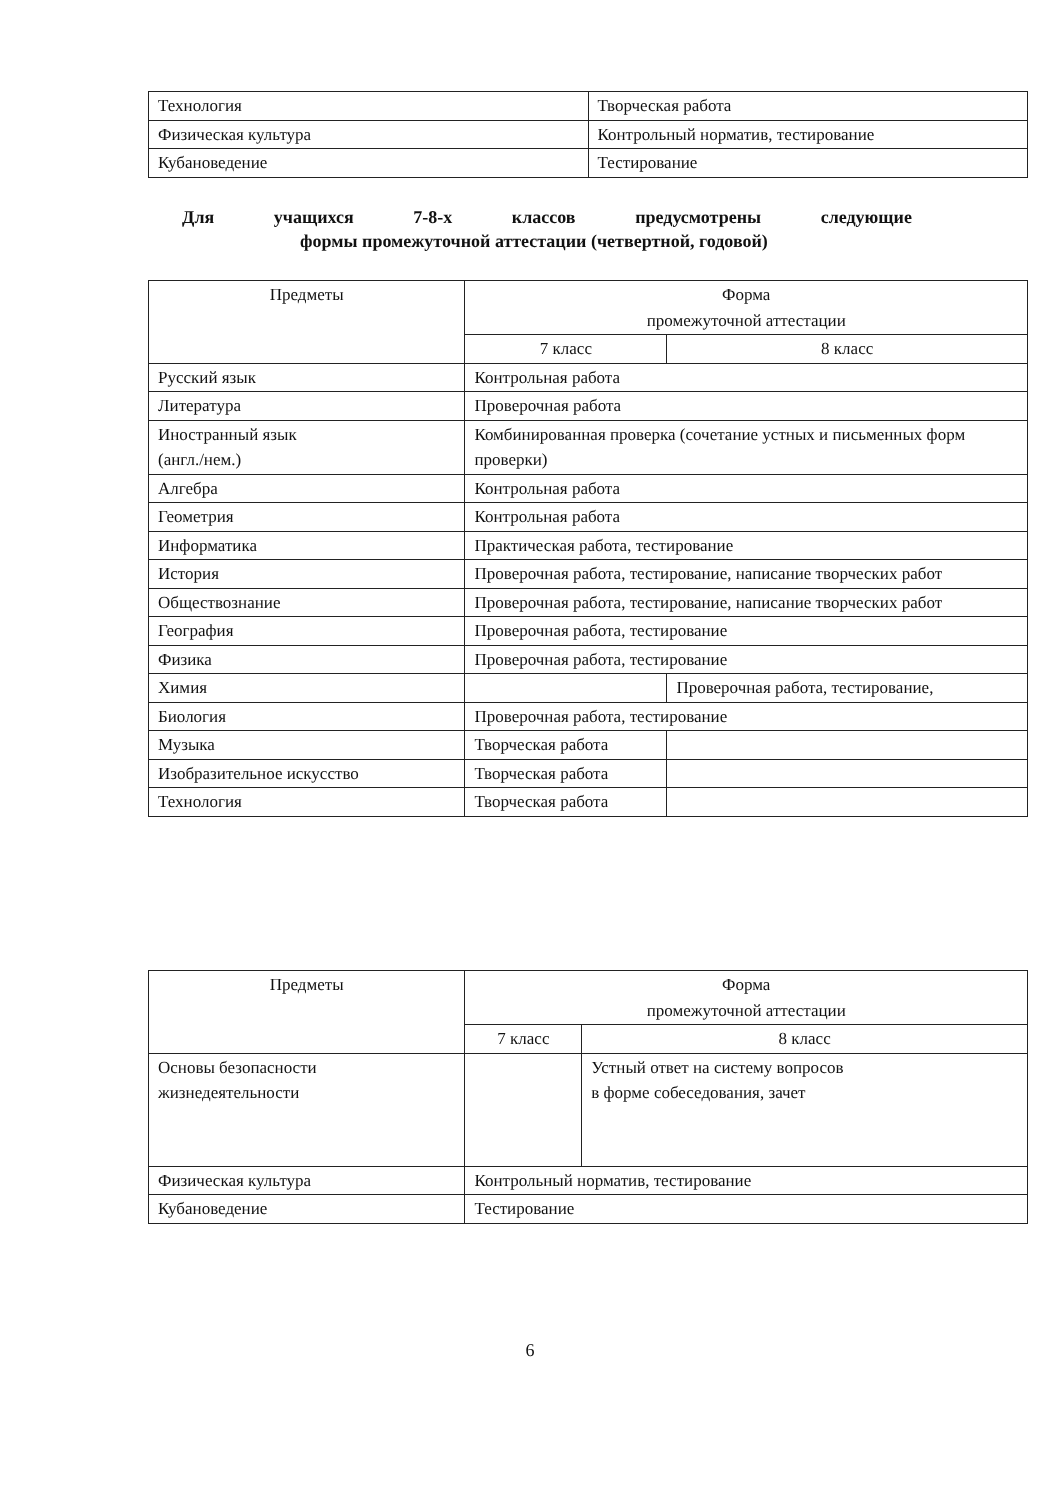| Технология | Творческая работа |
| Физическая культура | Контрольный норматив, тестирование |
| Кубановедение | Тестирование |
Для учащихся 7-8-х классов предусмотрены следующие
формы промежуточной аттестации (четвертной, годовой)
| Предметы | Форма промежуточной аттестации | |
| --- | --- | --- |
| | 7 класс | 8 класс |
| Русский язык | Контрольная работа | |
| Литература | Проверочная работа | |
| Иностранный язык (англ./нем.) | Комбинированная проверка (сочетание устных и письменных форм проверки) | |
| Алгебра | Контрольная работа | |
| Геометрия | Контрольная работа | |
| Информатика | Практическая работа, тестирование | |
| История | Проверочная работа, тестирование, написание творческих работ | |
| Обществознание | Проверочная работа, тестирование, написание творческих работ | |
| География | Проверочная работа, тестирование | |
| Физика | Проверочная работа, тестирование | |
| Химия | | Проверочная работа, тестирование, |
| Биология | Проверочная работа, тестирование | |
| Музыка | Творческая работа | |
| Изобразительное искусство | Творческая работа | |
| Технология | Творческая работа | |
| Предметы | Форма промежуточной аттестации | |
| --- | --- | --- |
| | 7 класс | 8 класс |
| Основы безопасности жизнедеятельности | | Устный ответ на систему вопросов в форме собеседования, зачет |
| Физическая культура | Контрольный норматив, тестирование | |
| Кубановедение | Тестирование | |
6